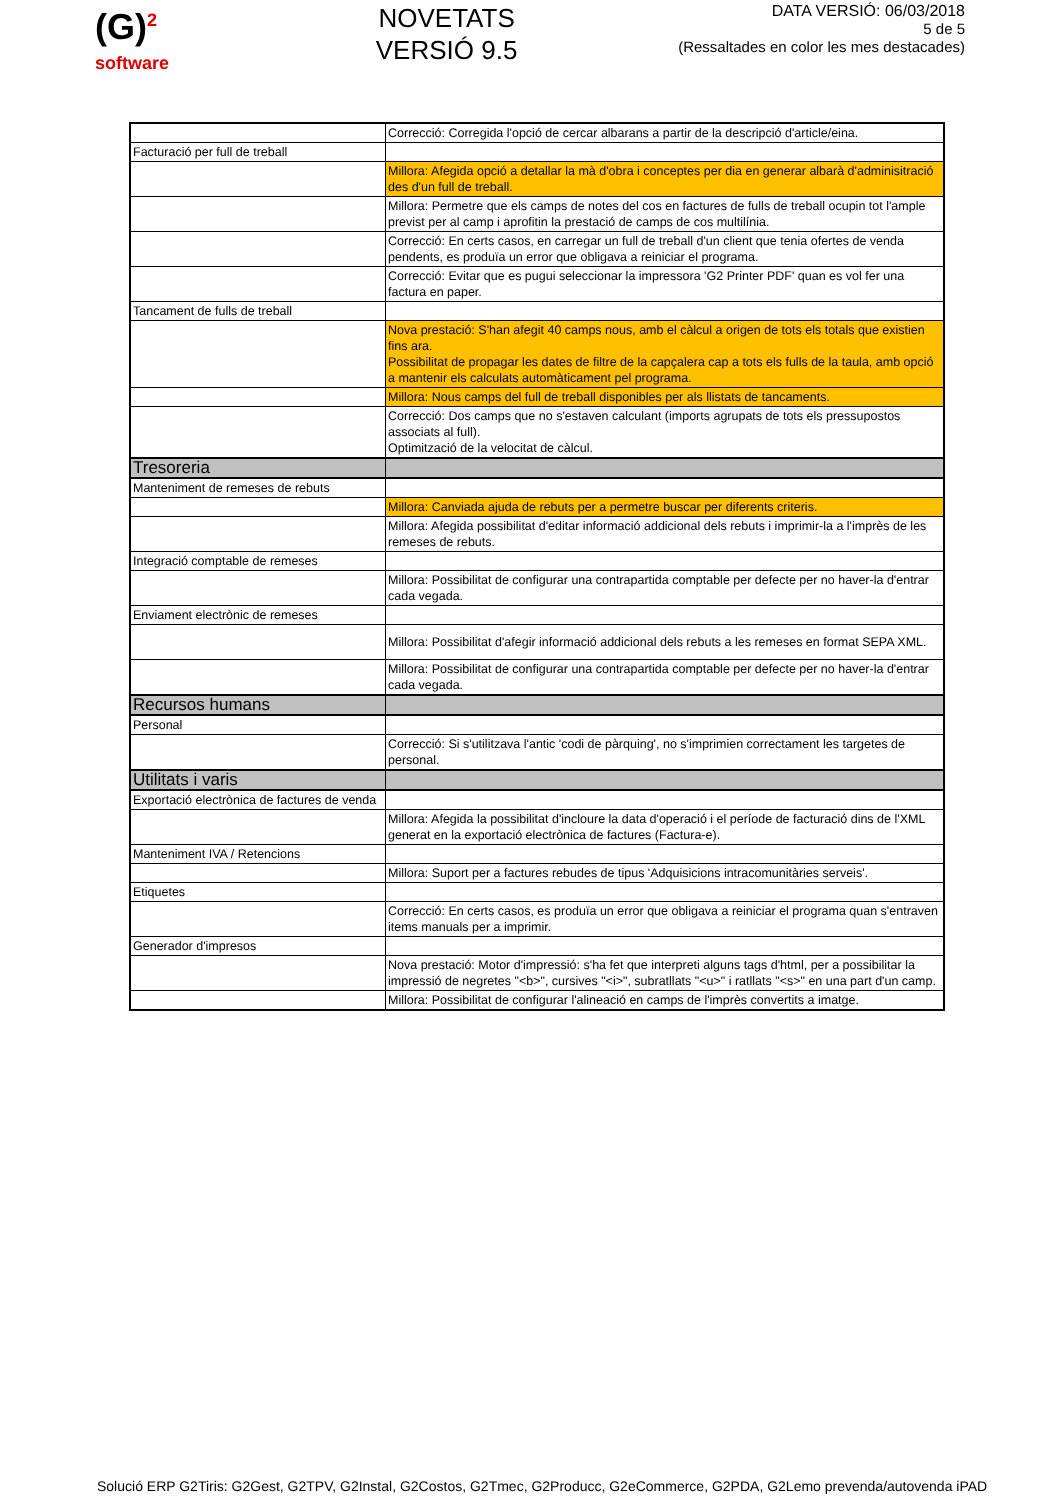(G)<sup>2</sup>
software
NOVETATS
VERSIÓ 9.5
DATA VERSIÓ: 06/03/2018
5 de 5
(Ressaltades en color les mes destacades)
| | Correcció: Corregida l'opció de cercar albarans a partir de la descripció d'article/eina. |
| Facturació per full de treball | |
| | Millora: Afegida opció a detallar la mà d'obra i conceptes per dia en generar albarà d'adminisitració des d'un full de treball. |
| | Millora: Permetre que els camps de notes del cos en factures de fulls de treball ocupin tot l'ample previst per al camp i aprofitin la prestació de camps de cos multilínia. |
| | Correcció: En certs casos, en carregar un full de treball d'un client que tenia ofertes de venda pendents, es produïa un error que obligava a reiniciar el programa. |
| | Correcció: Evitar que es pugui seleccionar la impressora 'G2 Printer PDF' quan es vol fer una factura en paper. |
| Tancament de fulls de treball | |
| | Nova prestació: S'han afegit 40 camps nous, amb el càlcul a origen de tots els totals que existien fins ara. Possibilitat de propagar les dates de filtre de la capçalera cap a tots els fulls de la taula, amb opció a mantenir els calculats automàticament pel programa. |
| | Millora: Nous camps del full de treball disponibles per als llistats de tancaments. |
| | Correcció: Dos camps que no s'estaven calculant (imports agrupats de tots els pressupostos associats al full). Optimització de la velocitat de càlcul. |
| Tresoreria | |
| Manteniment de remeses de rebuts | |
| | Millora: Canviada ajuda de rebuts per a permetre buscar per diferents criteris. |
| | Millora: Afegida possibilitat d'editar informació addicional dels rebuts i imprimir-la a l'imprès de les remeses de rebuts. |
| Integració comptable de remeses | |
| | Millora: Possibilitat de configurar una contrapartida comptable per defecte per no haver-la d'entrar cada vegada. |
| Enviament electrònic de remeses | |
| | Millora: Possibilitat d'afegir informació addicional dels rebuts a les remeses en format SEPA XML. |
| | Millora: Possibilitat de configurar una contrapartida comptable per defecte per no haver-la d'entrar cada vegada. |
| Recursos humans | |
| Personal | |
| | Correcció: Si s'utilitzava l'antic 'codi de pàrquing', no s'imprimien correctament les targetes de personal. |
| Utilitats i varis | |
| Exportació electrònica de factures de venda | |
| | Millora: Afegida la possibilitat d'incloure la data d'operació i el període de facturació dins de l'XML generat en la exportació electrònica de factures (Factura-e). |
| Manteniment IVA / Retencions | |
| | Millora: Suport per a factures rebudes de tipus 'Adquisicions intracomunitàries serveis'. |
| Etiquetes | |
| | Correcció: En certs casos, es produïa un error que obligava a reiniciar el programa quan s'entraven items manuals per a imprimir. |
| Generador d'impresos | |
| | Nova prestació: Motor d'impressió: s'ha fet que interpreti alguns tags d'html, per a possibilitar la impressió de negretes "<b>", cursives "<i>", subratllats "<u>" i ratllats "<s>" en una part d'un camp. |
| | Millora: Possibilitat de configurar l'alineació en camps de l'imprès convertits a imatge. |
Solució ERP G2Tiris: G2Gest, G2TPV, G2Instal, G2Costos, G2Tmec, G2Producc, G2eCommerce, G2PDA, G2Lemo prevenda/autovenda iPAD